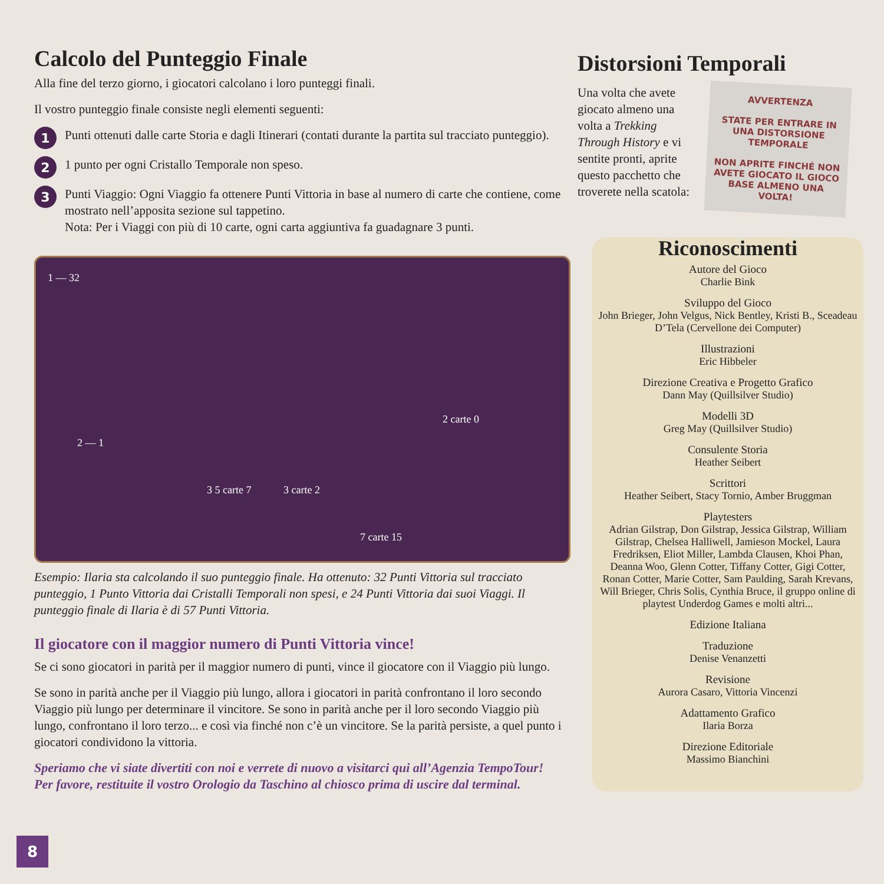Calcolo del Punteggio Finale
Alla fine del terzo giorno, i giocatori calcolano i loro punteggi finali.
Il vostro punteggio finale consiste negli elementi seguenti:
1
Punti ottenuti dalle carte Storia e dagli Itinerari (contati durante la partita sul tracciato punteggio).
2
1 punto per ogni Cristallo Temporale non speso.
3
Punti Viaggio: Ogni Viaggio fa ottenere Punti Vittoria in base al numero di carte che contiene, come mostrato nell’apposita sezione sul tappetino.
Nota: Per i Viaggi con più di 10 carte, ogni carta aggiuntiva fa guadagnare 3 punti.
1 — 32
2 — 1
3 5 carte 7 3 carte 2
7 carte 15
2 carte 0
Esempio: Ilaria sta calcolando il suo punteggio finale. Ha ottenuto: 32 Punti Vittoria sul tracciato punteggio, 1 Punto Vittoria dai Cristalli Temporali non spesi, e 24 Punti Vittoria dai suoi Viaggi. Il punteggio finale di Ilaria è di 57 Punti Vittoria.
Il giocatore con il maggior numero di Punti Vittoria vince!
Se ci sono giocatori in parità per il maggior numero di punti, vince il giocatore con il Viaggio più lungo.
Se sono in parità anche per il Viaggio più lungo, allora i giocatori in parità confrontano il loro secondo Viaggio più lungo per determinare il vincitore. Se sono in parità anche per il loro secondo Viaggio più lungo, confrontano il loro terzo... e così via finché non c’è un vincitore. Se la parità persiste, a quel punto i giocatori condividono la vittoria.
Speriamo che vi siate divertiti con noi e verrete di nuovo a visitarci qui all’Agenzia TempoTour!
Per favore, restituite il vostro Orologio da Taschino al chiosco prima di uscire dal terminal.
Distorsioni Temporali
Una volta che avete giocato almeno una volta a Trekking Through History e vi sentite pronti, aprite questo pacchetto che troverete nella scatola:
AVVERTENZA
STATE PER ENTRARE IN UNA DISTORSIONE TEMPORALE
NON APRITE FINCHÉ NON AVETE GIOCATO IL GIOCO BASE ALMENO UNA VOLTA!
Riconoscimenti
Autore del Gioco
Charlie Bink
Sviluppo del Gioco
John Brieger, John Velgus, Nick Bentley, Kristi B., Sceadeau D’Tela (Cervellone dei Computer)
Illustrazioni
Eric Hibbeler
Direzione Creativa e Progetto Grafico
Dann May (Quillsilver Studio)
Modelli 3D
Greg May (Quillsilver Studio)
Consulente Storia
Heather Seibert
Scrittori
Heather Seibert, Stacy Tornio, Amber Bruggman
Playtesters
Adrian Gilstrap, Don Gilstrap, Jessica Gilstrap, William Gilstrap, Chelsea Halliwell, Jamieson Mockel, Laura Fredriksen, Eliot Miller, Lambda Clausen, Khoi Phan, Deanna Woo, Glenn Cotter, Tiffany Cotter, Gigi Cotter, Ronan Cotter, Marie Cotter, Sam Paulding, Sarah Krevans, Will Brieger, Chris Solis, Cynthia Bruce, il gruppo online di playtest Underdog Games e molti altri...
Edizione Italiana
Traduzione
Denise Venanzetti
Revisione
Aurora Casaro, Vittoria Vincenzi
Adattamento Grafico
Ilaria Borza
Direzione Editoriale
Massimo Bianchini
8